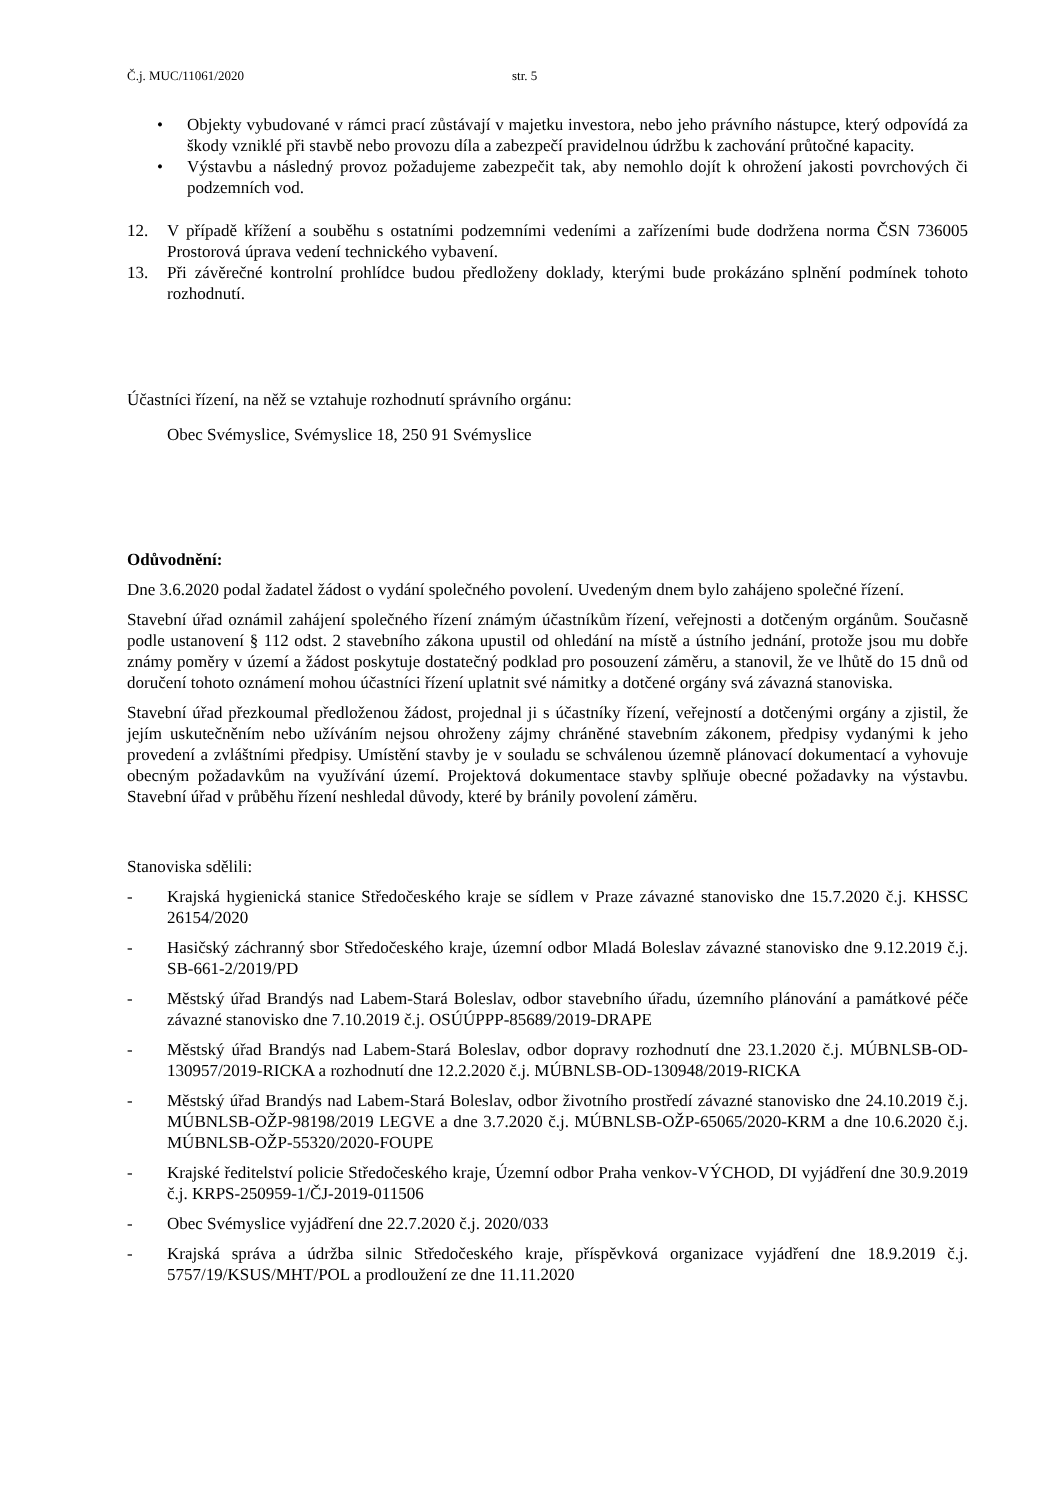Č.j. MUC/11061/2020 str. 5
• Objekty vybudované v rámci prací zůstávají v majetku investora, nebo jeho právního nástupce, který odpovídá za škody vzniklé při stavbě nebo provozu díla a zabezpečí pravidelnou údržbu k zachování průtočné kapacity.
• Výstavbu a následný provoz požadujeme zabezpečit tak, aby nemohlo dojít k ohrožení jakosti povrchových či podzemních vod.
12. V případě křížení a souběhu s ostatními podzemními vedeními a zařízeními bude dodržena norma ČSN 736005 Prostorová úprava vedení technického vybavení.
13. Při závěrečné kontrolní prohlídce budou předloženy doklady, kterými bude prokázáno splnění podmínek tohoto rozhodnutí.
Účastníci řízení, na něž se vztahuje rozhodnutí správního orgánu:
Obec Svémyslice, Svémyslice 18, 250 91 Svémyslice
Odůvodnění:
Dne 3.6.2020 podal žadatel žádost o vydání společného povolení. Uvedeným dnem bylo zahájeno společné řízení.
Stavební úřad oznámil zahájení společného řízení známým účastníkům řízení, veřejnosti a dotčeným orgánům. Současně podle ustanovení § 112 odst. 2 stavebního zákona upustil od ohledání na místě a ústního jednání, protože jsou mu dobře známy poměry v území a žádost poskytuje dostatečný podklad pro posouzení záměru, a stanovil, že ve lhůtě do 15 dnů od doručení tohoto oznámení mohou účastníci řízení uplatnit své námitky a dotčené orgány svá závazná stanoviska.
Stavební úřad přezkoumal předloženou žádost, projednal ji s účastníky řízení, veřejností a dotčenými orgány a zjistil, že jejím uskutečněním nebo užíváním nejsou ohroženy zájmy chráněné stavebním zákonem, předpisy vydanými k jeho provedení a zvláštními předpisy. Umístění stavby je v souladu se schválenou územně plánovací dokumentací a vyhovuje obecným požadavkům na využívání území. Projektová dokumentace stavby splňuje obecné požadavky na výstavbu. Stavební úřad v průběhu řízení neshledal důvody, které by bránily povolení záměru.
Stanoviska sdělili:
- Krajská hygienická stanice Středočeského kraje se sídlem v Praze závazné stanovisko dne 15.7.2020 č.j. KHSSC 26154/2020
- Hasičský záchranný sbor Středočeského kraje, územní odbor Mladá Boleslav závazné stanovisko dne 9.12.2019 č.j. SB-661-2/2019/PD
- Městský úřad Brandýs nad Labem-Stará Boleslav, odbor stavebního úřadu, územního plánování a památkové péče závazné stanovisko dne 7.10.2019 č.j. OSÚÚPPP-85689/2019-DRAPE
- Městský úřad Brandýs nad Labem-Stará Boleslav, odbor dopravy rozhodnutí dne 23.1.2020 č.j. MÚBNLSB-OD-130957/2019-RICKA a rozhodnutí dne 12.2.2020 č.j. MÚBNLSB-OD-130948/2019-RICKA
- Městský úřad Brandýs nad Labem-Stará Boleslav, odbor životního prostředí závazné stanovisko dne 24.10.2019 č.j. MÚBNLSB-OŽP-98198/2019 LEGVE a dne 3.7.2020 č.j. MÚBNLSB-OŽP-65065/2020-KRM a dne 10.6.2020 č.j. MÚBNLSB-OŽP-55320/2020-FOUPE
- Krajské ředitelství policie Středočeského kraje, Územní odbor Praha venkov-VÝCHOD, DI vyjádření dne 30.9.2019 č.j. KRPS-250959-1/ČJ-2019-011506
- Obec Svémyslice vyjádření dne 22.7.2020 č.j. 2020/033
- Krajská správa a údržba silnic Středočeského kraje, příspěvková organizace vyjádření dne 18.9.2019 č.j. 5757/19/KSUS/MHT/POL a prodloužení ze dne 11.11.2020